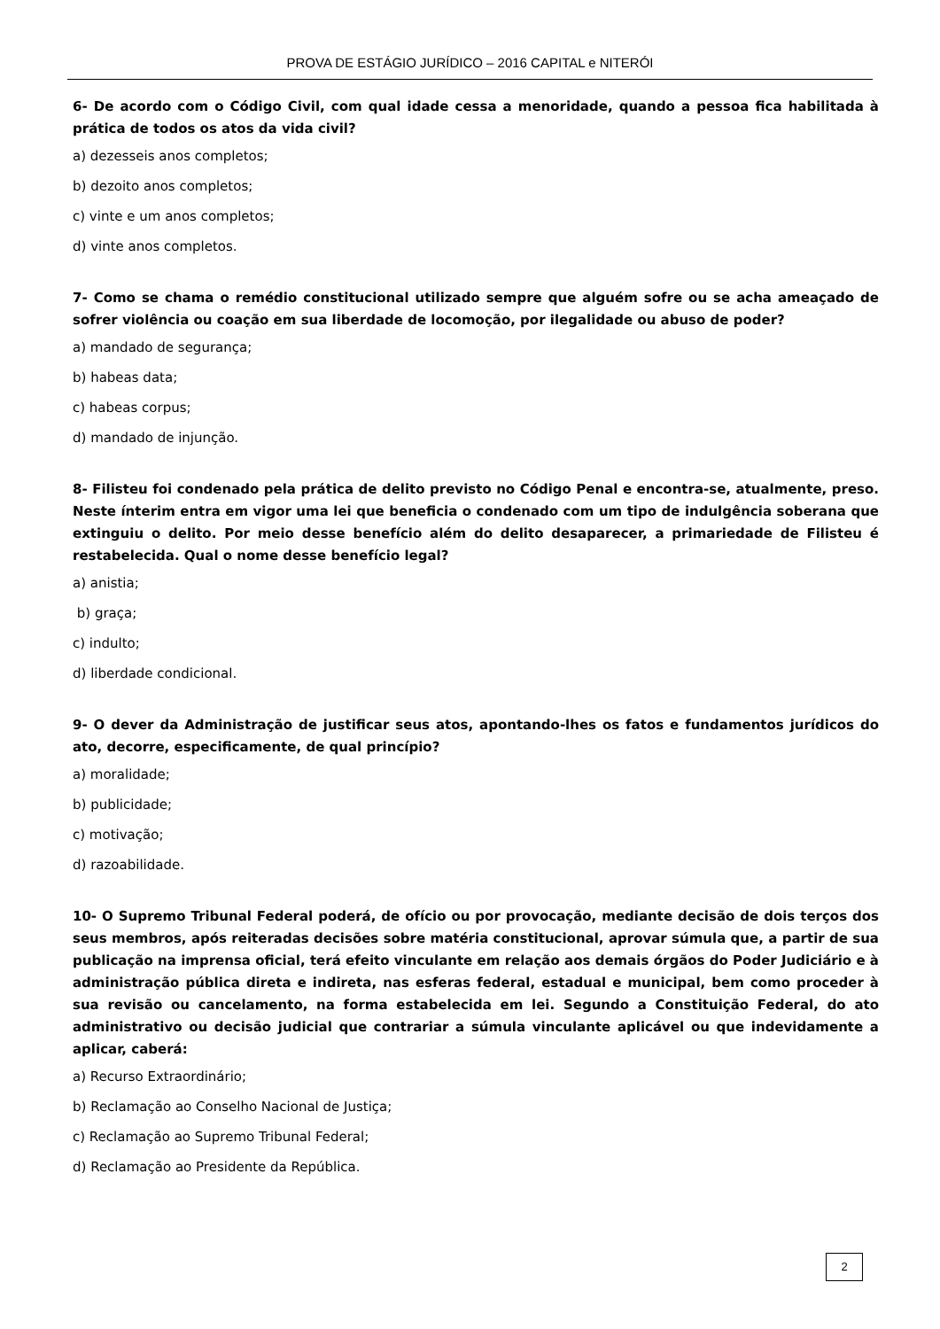PROVA DE ESTÁGIO JURÍDICO – 2016 CAPITAL e NITERÓI
6- De acordo com o Código Civil, com qual idade cessa a menoridade, quando a pessoa fica habilitada à prática de todos os atos da vida civil?
a) dezesseis anos completos;
b) dezoito anos completos;
c) vinte e um anos completos;
d) vinte anos completos.
7- Como se chama o remédio constitucional utilizado sempre que alguém sofre ou se acha ameaçado de sofrer violência ou coação em sua liberdade de locomoção, por ilegalidade ou abuso de poder?
a) mandado de segurança;
b) habeas data;
c) habeas corpus;
d) mandado de injunção.
8- Filisteu foi condenado pela prática de delito previsto no Código Penal e encontra-se, atualmente, preso. Neste ínterim entra em vigor uma lei que beneficia o condenado com um tipo de indulgência soberana que extinguiu o delito. Por meio desse benefício além do delito desaparecer, a primariedade de Filisteu é restabelecida. Qual o nome desse benefício legal?
a) anistia;
b) graça;
c) indulto;
d) liberdade condicional.
9- O dever da Administração de justificar seus atos, apontando-lhes os fatos e fundamentos jurídicos do ato, decorre, especificamente, de qual princípio?
a) moralidade;
b) publicidade;
c) motivação;
d) razoabilidade.
10- O Supremo Tribunal Federal poderá, de ofício ou por provocação, mediante decisão de dois terços dos seus membros, após reiteradas decisões sobre matéria constitucional, aprovar súmula que, a partir de sua publicação na imprensa oficial, terá efeito vinculante em relação aos demais órgãos do Poder Judiciário e à administração pública direta e indireta, nas esferas federal, estadual e municipal, bem como proceder à sua revisão ou cancelamento, na forma estabelecida em lei. Segundo a Constituição Federal, do ato administrativo ou decisão judicial que contrariar a súmula vinculante aplicável ou que indevidamente a aplicar, caberá:
a) Recurso Extraordinário;
b) Reclamação ao Conselho Nacional de Justiça;
c) Reclamação ao Supremo Tribunal Federal;
d) Reclamação ao Presidente da República.
2